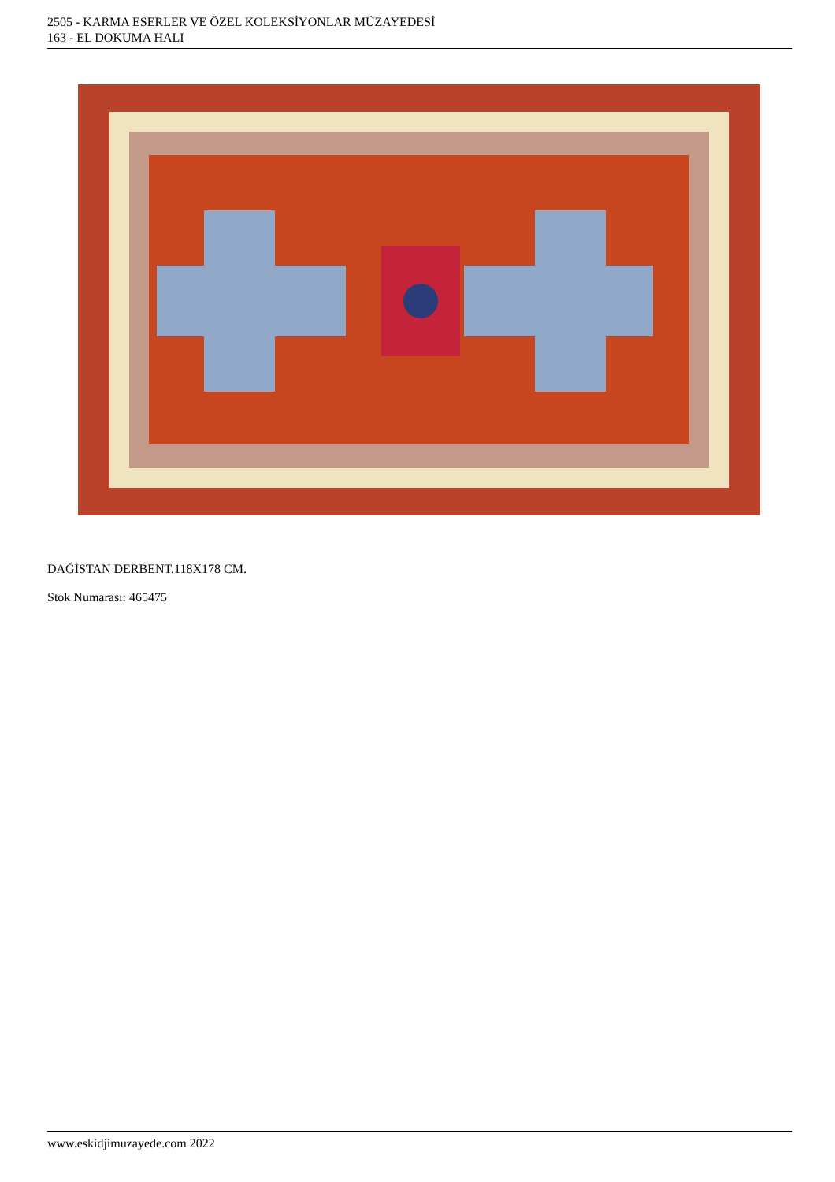2505 - KARMA ESERLER VE ÖZEL KOLEKSİYONLAR MÜZAYEDESİ
163 - EL DOKUMA HALI
DAĞİSTAN DERBENT.118X178 CM.
Stok Numarası: 465475
www.eskidjimuzayede.com 2022